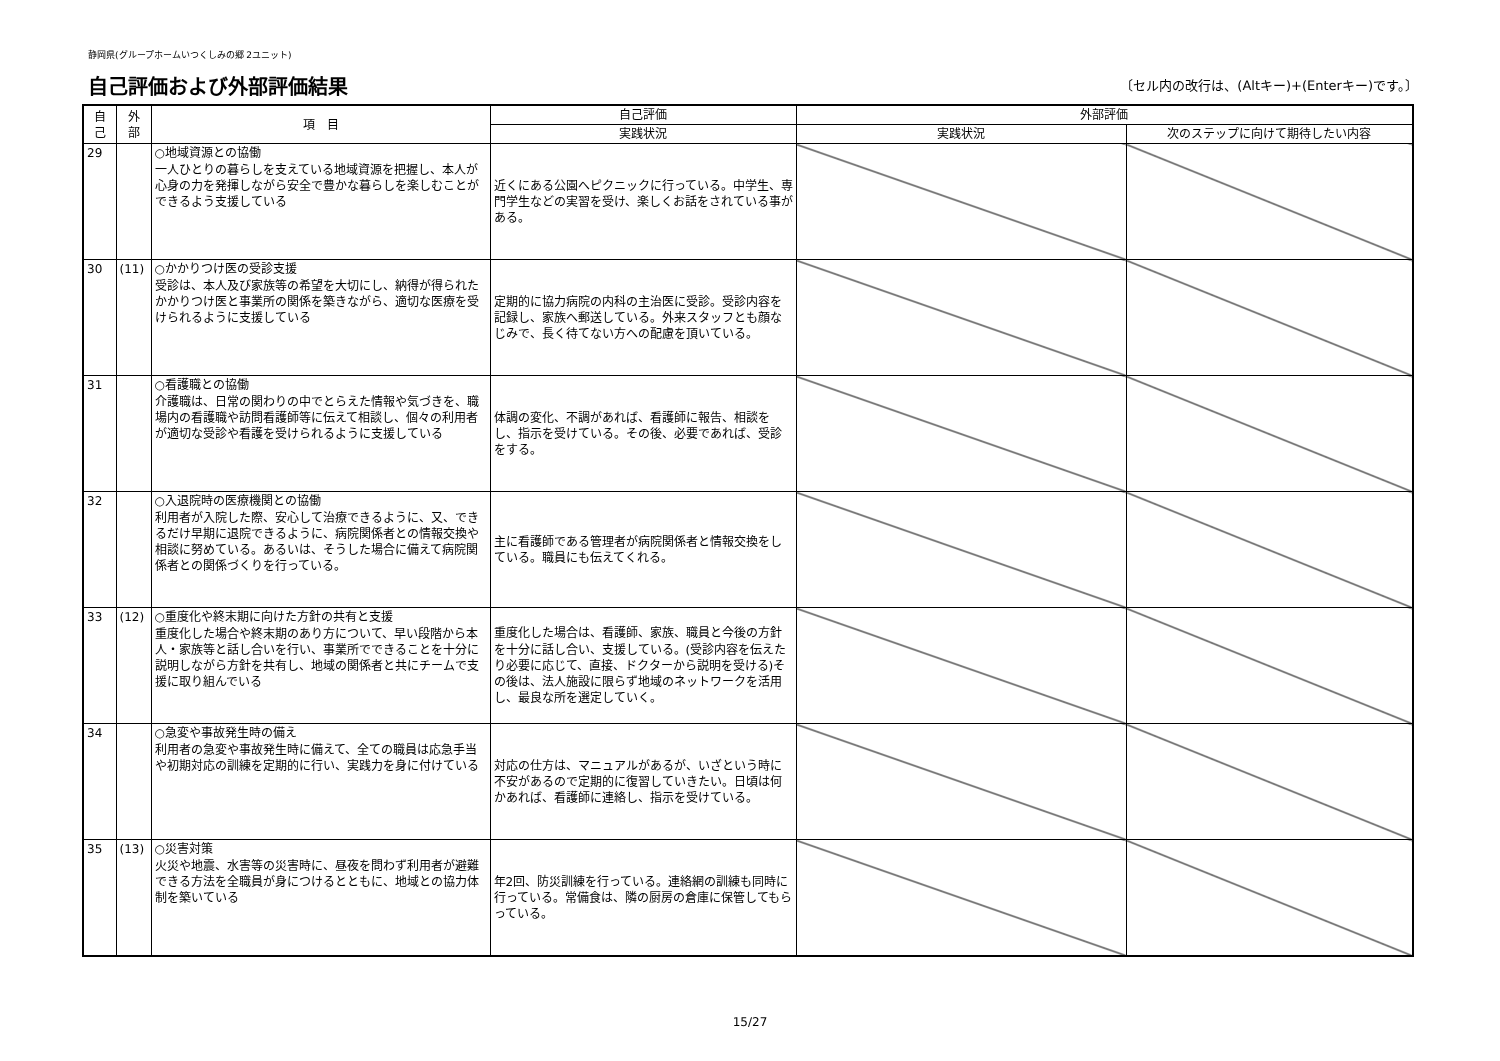静岡県(グループホームいつくしみの郷 2ユニット)
自己評価および外部評価結果
〔セル内の改行は、(Altキー)+(Enterキー)です。〕
| 自 己 | 外 部 | 項 目 | 自己評価 | 外部評価 | |
| --- | --- | --- | --- | --- | --- |
| | | | 実践状況 | 実践状況 | 次のステップに向けて期待したい内容 |
| 29 | | ○地域資源との協働 一人ひとりの暮らしを支えている地域資源を把握し、本人が心身の力を発揮しながら安全で豊かな暮らしを楽しむことができるよう支援している | 近くにある公園へピクニックに行っている。中学生、専門学生などの実習を受け、楽しくお話をされている事がある。 | | |
| 30 | (11) | ○かかりつけ医の受診支援 受診は、本人及び家族等の希望を大切にし、納得が得られたかかりつけ医と事業所の関係を築きながら、適切な医療を受けられるように支援している | 定期的に協力病院の内科の主治医に受診。受診内容を記録し、家族へ郵送している。外来スタッフとも顔なじみで、長く待てない方への配慮を頂いている。 | | |
| 31 | | ○看護職との協働 介護職は、日常の関わりの中でとらえた情報や気づきを、職場内の看護職や訪問看護師等に伝えて相談し、個々の利用者が適切な受診や看護を受けられるように支援している | 体調の変化、不調があれば、看護師に報告、相談をし、指示を受けている。その後、必要であれば、受診をする。 | | |
| 32 | | ○入退院時の医療機関との協働 利用者が入院した際、安心して治療できるように、又、できるだけ早期に退院できるように、病院関係者との情報交換や相談に努めている。あるいは、そうした場合に備えて病院関係者との関係づくりを行っている。 | 主に看護師である管理者が病院関係者と情報交換をしている。職員にも伝えてくれる。 | | |
| 33 | (12) | ○重度化や終末期に向けた方針の共有と支援 重度化した場合や終末期のあり方について、早い段階から本人・家族等と話し合いを行い、事業所でできることを十分に説明しながら方針を共有し、地域の関係者と共にチームで支援に取り組んでいる | 重度化した場合は、看護師、家族、職員と今後の方針を十分に話し合い、支援している。(受診内容を伝えたり必要に応じて、直接、ドクターから説明を受ける)その後は、法人施設に限らず地域のネットワークを活用し、最良な所を選定していく。 | | |
| 34 | | ○急変や事故発生時の備え 利用者の急変や事故発生時に備えて、全ての職員は応急手当や初期対応の訓練を定期的に行い、実践力を身に付けている | 対応の仕方は、マニュアルがあるが、いざという時に不安があるので定期的に復習していきたい。日頃は何かあれば、看護師に連絡し、指示を受けている。 | | |
| 35 | (13) | ○災害対策 火災や地震、水害等の災害時に、昼夜を問わず利用者が避難できる方法を全職員が身につけるとともに、地域との協力体制を築いている | 年2回、防災訓練を行っている。連絡網の訓練も同時に行っている。常備食は、隣の厨房の倉庫に保管してもらっている。 | | |
15/27